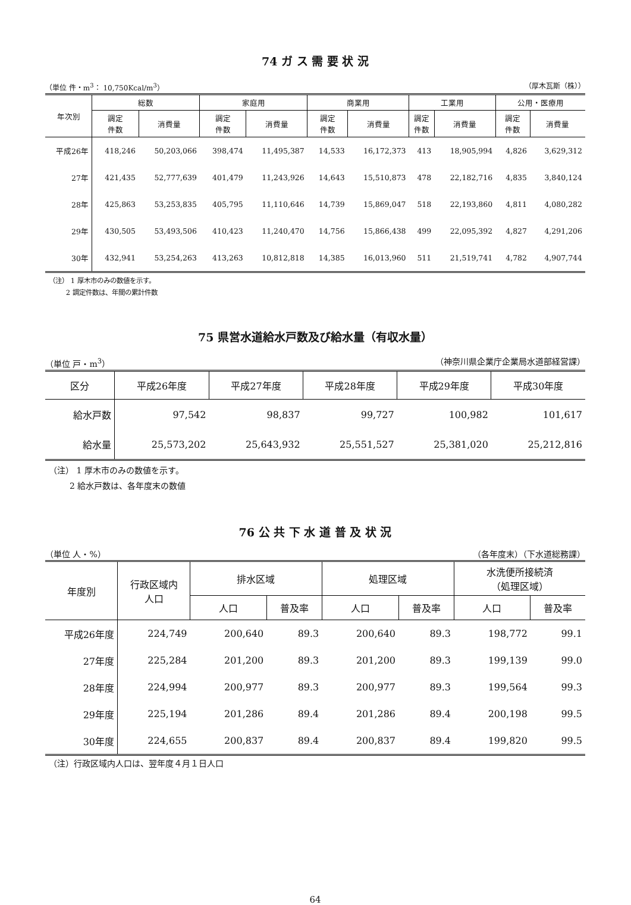74 ガ ス 需 要 状 況
（単位 件・m<sup>3</sup>： 10,750Kcal/m<sup>3</sup>） （厚木瓦斯（株））
| 年次別 | 総数 | | 家庭用 | | 商業用 | | 工業用 | | 公用・医療用 | |
| --- | --- | --- | --- | --- | --- | --- | --- | --- | --- | --- |
| | 調定 件数 | 消費量 | 調定 件数 | 消費量 | 調定 件数 | 消費量 | 調定 件数 | 消費量 | 調定 件数 | 消費量 |
| 平成26年 | 418,246 | 50,203,066 | 398,474 | 11,495,387 | 14,533 | 16,172,373 | 413 | 18,905,994 | 4,826 | 3,629,312 |
| 27年 | 421,435 | 52,777,639 | 401,479 | 11,243,926 | 14,643 | 15,510,873 | 478 | 22,182,716 | 4,835 | 3,840,124 |
| 28年 | 425,863 | 53,253,835 | 405,795 | 11,110,646 | 14,739 | 15,869,047 | 518 | 22,193,860 | 4,811 | 4,080,282 |
| 29年 | 430,505 | 53,493,506 | 410,423 | 11,240,470 | 14,756 | 15,866,438 | 499 | 22,095,392 | 4,827 | 4,291,206 |
| 30年 | 432,941 | 53,254,263 | 413,263 | 10,812,818 | 14,385 | 16,013,960 | 511 | 21,519,741 | 4,782 | 4,907,744 |
（注） 1 厚木市のみの数値を示す。
   2 調定件数は、年間の累計件数
75 県営水道給水戸数及び給水量（有収水量）
（単位 戸・m<sup>3</sup>） （神奈川県企業庁企業局水道部経営課）
| 区分 | 平成26年度 | 平成27年度 | 平成28年度 | 平成29年度 | 平成30年度 |
| --- | --- | --- | --- | --- | --- |
| 給水戸数 | 97,542 | 98,837 | 99,727 | 100,982 | 101,617 |
| 給水量 | 25,573,202 | 25,643,932 | 25,551,527 | 25,381,020 | 25,212,816 |
（注） 1 厚木市のみの数値を示す。
   2 給水戸数は、各年度末の数値
76 公 共 下 水 道 普 及 状 況
（単位 人・%） （各年度末）（下水道総務課）
| 年度別 | 行政区域内 人口 | 排水区域 | | 処理区域 | | 水洗便所接続済 （処理区域） | |
| --- | --- | --- | --- | --- | --- | --- | --- |
| | | 人口 | 普及率 | 人口 | 普及率 | 人口 | 普及率 |
| 平成26年度 | 224,749 | 200,640 | 89.3 | 200,640 | 89.3 | 198,772 | 99.1 |
| 27年度 | 225,284 | 201,200 | 89.3 | 201,200 | 89.3 | 199,139 | 99.0 |
| 28年度 | 224,994 | 200,977 | 89.3 | 200,977 | 89.3 | 199,564 | 99.3 |
| 29年度 | 225,194 | 201,286 | 89.4 | 201,286 | 89.4 | 200,198 | 99.5 |
| 30年度 | 224,655 | 200,837 | 89.4 | 200,837 | 89.4 | 199,820 | 99.5 |
（注）行政区域内人口は、翌年度４月１日人口
64